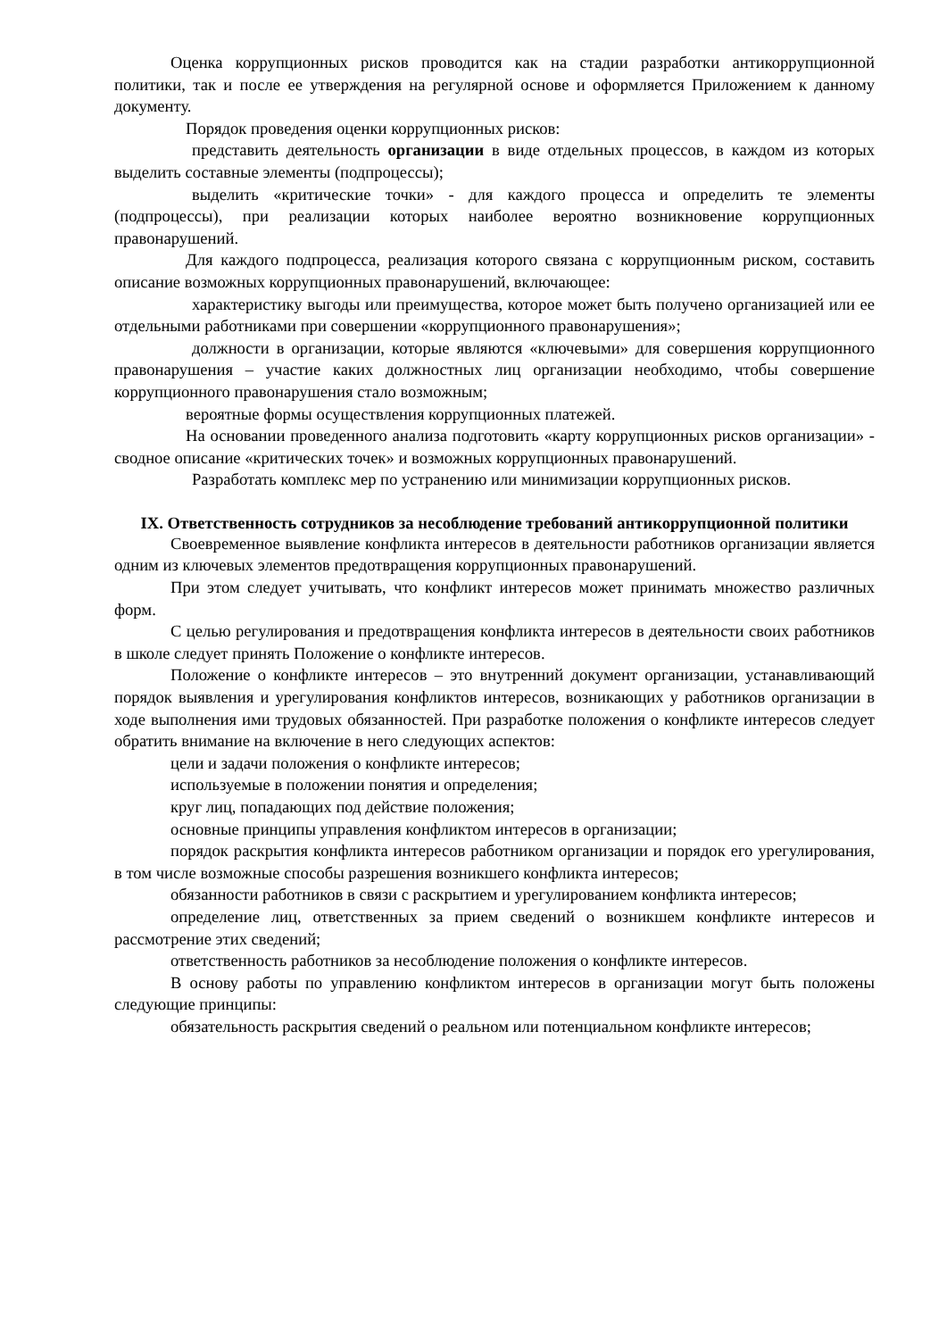Оценка коррупционных рисков проводится как на стадии разработки антикоррупционной политики, так и после ее утверждения на регулярной основе и оформляется Приложением к данному документу.
Порядок проведения оценки коррупционных рисков:
представить деятельность организации в виде отдельных процессов, в каждом из которых выделить составные элементы (подпроцессы);
выделить «критические точки» - для каждого процесса и определить те элементы (подпроцессы), при реализации которых наиболее вероятно возникновение коррупционных правонарушений.
Для каждого подпроцесса, реализация которого связана с коррупционным риском, составить описание возможных коррупционных правонарушений, включающее:
характеристику выгоды или преимущества, которое может быть получено организацией или ее отдельными работниками при совершении «коррупционного правонарушения»;
должности в организации, которые являются «ключевыми» для совершения коррупционного правонарушения – участие каких должностных лиц организации необходимо, чтобы совершение коррупционного правонарушения стало возможным;
вероятные формы осуществления коррупционных платежей.
На основании проведенного анализа подготовить «карту коррупционных рисков организации» - сводное описание «критических точек» и возможных коррупционных правонарушений.
Разработать комплекс мер по устранению или минимизации коррупционных рисков.
IX. Ответственность сотрудников за несоблюдение требований антикоррупционной политики
Своевременное выявление конфликта интересов в деятельности работников организации является одним из ключевых элементов предотвращения коррупционных правонарушений.
При этом следует учитывать, что конфликт интересов может принимать множество различных форм.
С целью регулирования и предотвращения конфликта интересов в деятельности своих работников в школе следует принять Положение о конфликте интересов.
Положение о конфликте интересов – это внутренний документ организации, устанавливающий порядок выявления и урегулирования конфликтов интересов, возникающих у работников организации в ходе выполнения ими трудовых обязанностей. При разработке положения о конфликте интересов следует обратить внимание на включение в него следующих аспектов:
цели и задачи положения о конфликте интересов;
используемые в положении понятия и определения;
круг лиц, попадающих под действие положения;
основные принципы управления конфликтом интересов в организации;
порядок раскрытия конфликта интересов работником организации и порядок его урегулирования, в том числе возможные способы разрешения возникшего конфликта интересов;
обязанности работников в связи с раскрытием и урегулированием конфликта интересов;
определение лиц, ответственных за прием сведений о возникшем конфликте интересов и рассмотрение этих сведений;
ответственность работников за несоблюдение положения о конфликте интересов.
В основу работы по управлению конфликтом интересов в организации могут быть положены следующие принципы:
обязательность раскрытия сведений о реальном или потенциальном конфликте интересов;